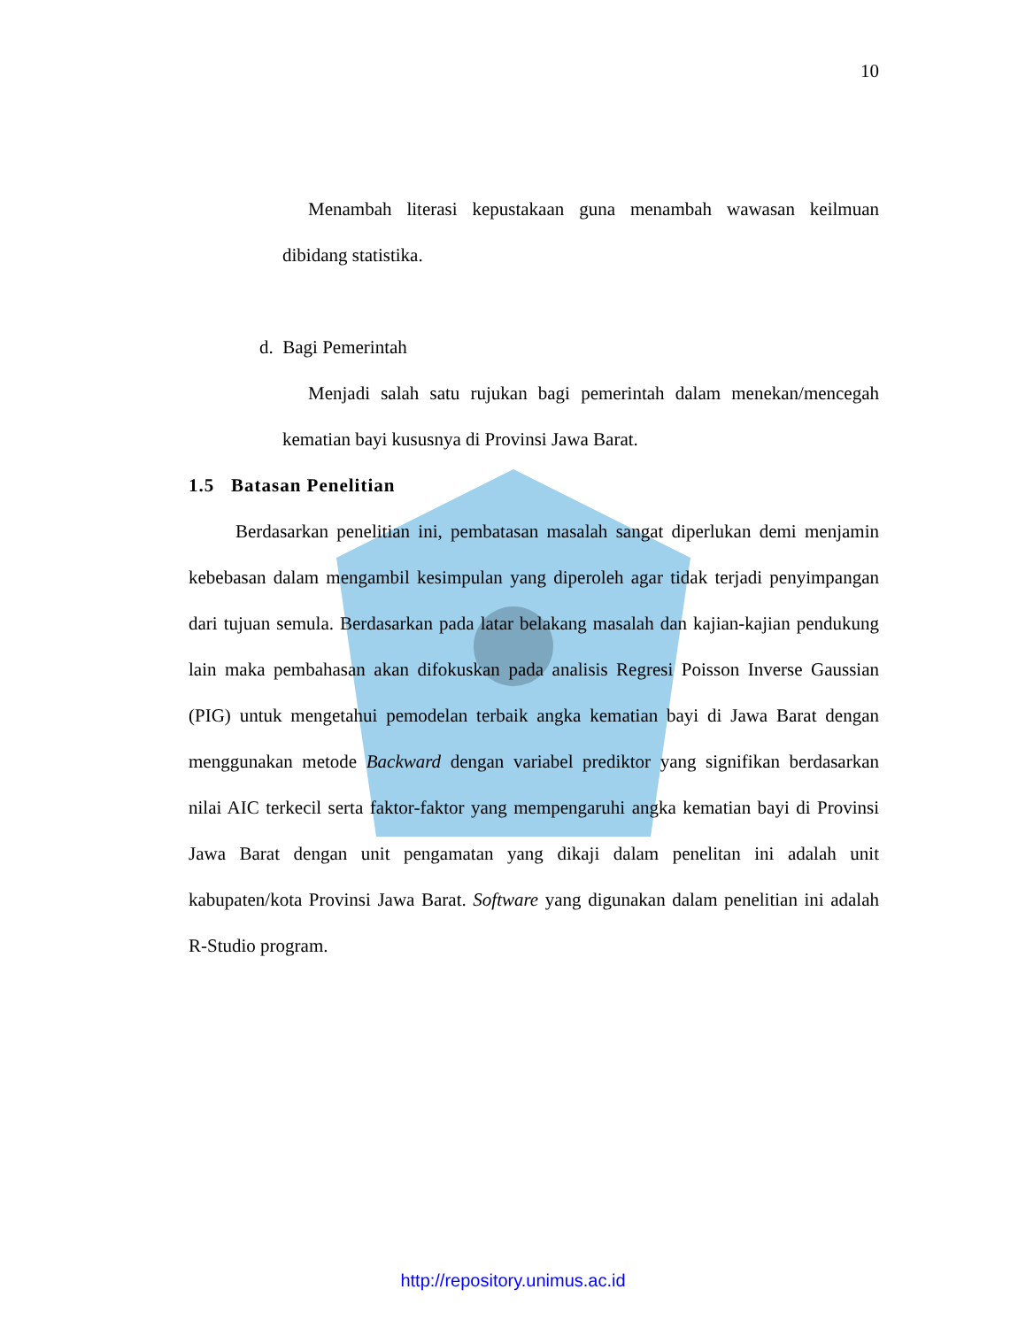10
Menambah literasi kepustakaan guna menambah wawasan keilmuan dibidang statistika.
d. Bagi Pemerintah
Menjadi salah satu rujukan bagi pemerintah dalam menekan/mencegah kematian bayi kususnya di Provinsi Jawa Barat.
1.5 Batasan Penelitian
Berdasarkan penelitian ini, pembatasan masalah sangat diperlukan demi menjamin kebebasan dalam mengambil kesimpulan yang diperoleh agar tidak terjadi penyimpangan dari tujuan semula. Berdasarkan pada latar belakang masalah dan kajian-kajian pendukung lain maka pembahasan akan difokuskan pada analisis Regresi Poisson Inverse Gaussian (PIG) untuk mengetahui pemodelan terbaik angka kematian bayi di Jawa Barat dengan menggunakan metode Backward dengan variabel prediktor yang signifikan berdasarkan nilai AIC terkecil serta faktor-faktor yang mempengaruhi angka kematian bayi di Provinsi Jawa Barat dengan unit pengamatan yang dikaji dalam penelitan ini adalah unit kabupaten/kota Provinsi Jawa Barat. Software yang digunakan dalam penelitian ini adalah R-Studio program.
http://repository.unimus.ac.id